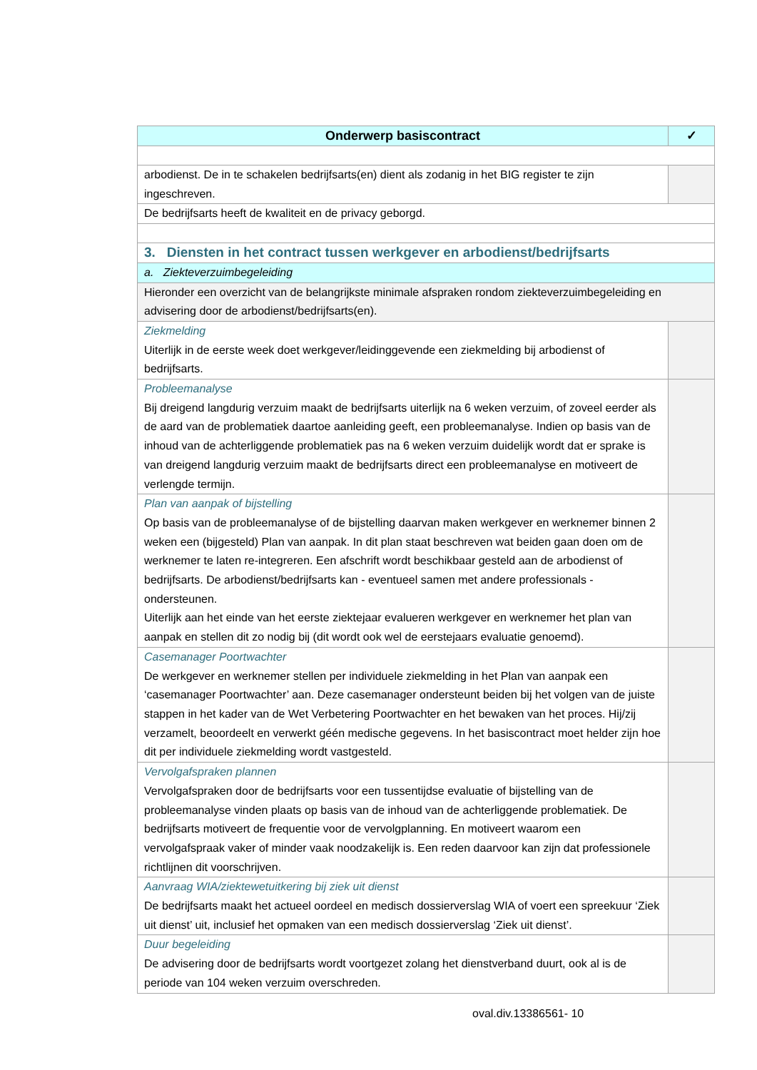| Onderwerp basiscontract | ✓ |
| --- | --- |
| arbodienst. De in te schakelen bedrijfsarts(en) dient als zodanig in het BIG register te zijn ingeschreven. | |
| De bedrijfsarts heeft de kwaliteit en de privacy geborgd. | |
| 3. Diensten in het contract tussen werkgever en arbodienst/bedrijfsarts | |
| a. Ziekteverzuimbegeleiding | |
| Hieronder een overzicht van de belangrijkste minimale afspraken rondom ziekteverzuimbegeleiding en advisering door de arbodienst/bedrijfsarts(en). | |
| Ziekmelding Uiterlijk in de eerste week doet werkgever/leidinggevende een ziekmelding bij arbodienst of bedrijfsarts. | |
| Probleemanalyse Bij dreigend langdurig verzuim maakt de bedrijfsarts uiterlijk na 6 weken verzuim, of zoveel eerder als de aard van de problematiek daartoe aanleiding geeft, een probleemanalyse. Indien op basis van de inhoud van de achterliggende problematiek pas na 6 weken verzuim duidelijk wordt dat er sprake is van dreigend langdurig verzuim maakt de bedrijfsarts direct een probleemanalyse en motiveert de verlengde termijn. | |
| Plan van aanpak of bijstelling Op basis van de probleemanalyse of de bijstelling daarvan maken werkgever en werknemer binnen 2 weken een (bijgesteld) Plan van aanpak. In dit plan staat beschreven wat beiden gaan doen om de werknemer te laten re-integreren. Een afschrift wordt beschikbaar gesteld aan de arbodienst of bedrijfsarts. De arbodienst/bedrijfsarts kan - eventueel samen met andere professionals - ondersteunen. Uiterlijk aan het einde van het eerste ziektejaar evalueren werkgever en werknemer het plan van aanpak en stellen dit zo nodig bij (dit wordt ook wel de eerstejaars evaluatie genoemd). | |
| Casemanager Poortwachter De werkgever en werknemer stellen per individuele ziekmelding in het Plan van aanpak een ‘casemanager Poortwachter’ aan. Deze casemanager ondersteunt beiden bij het volgen van de juiste stappen in het kader van de Wet Verbetering Poortwachter en het bewaken van het proces. Hij/zij verzamelt, beoordeelt en verwerkt géén medische gegevens. In het basiscontract moet helder zijn hoe dit per individuele ziekmelding wordt vastgesteld. | |
| Vervolgafspraken plannen Vervolgafspraken door de bedrijfsarts voor een tussentijdse evaluatie of bijstelling van de probleemanalyse vinden plaats op basis van de inhoud van de achterliggende problematiek. De bedrijfsarts motiveert de frequentie voor de vervolgplanning. En motiveert waarom een vervolgafspraak vaker of minder vaak noodzakelijk is. Een reden daarvoor kan zijn dat professionele richtlijnen dit voorschrijven. | |
| Aanvraag WIA/ziektewetuitkering bij ziek uit dienst De bedrijfsarts maakt het actueel oordeel en medisch dossierverslag WIA of voert een spreekuur ‘Ziek uit dienst’ uit, inclusief het opmaken van een medisch dossierverslag ‘Ziek uit dienst’. | |
| Duur begeleiding De advisering door de bedrijfsarts wordt voortgezet zolang het dienstverband duurt, ook al is de periode van 104 weken verzuim overschreden. | |
oval.div.13386561- 10